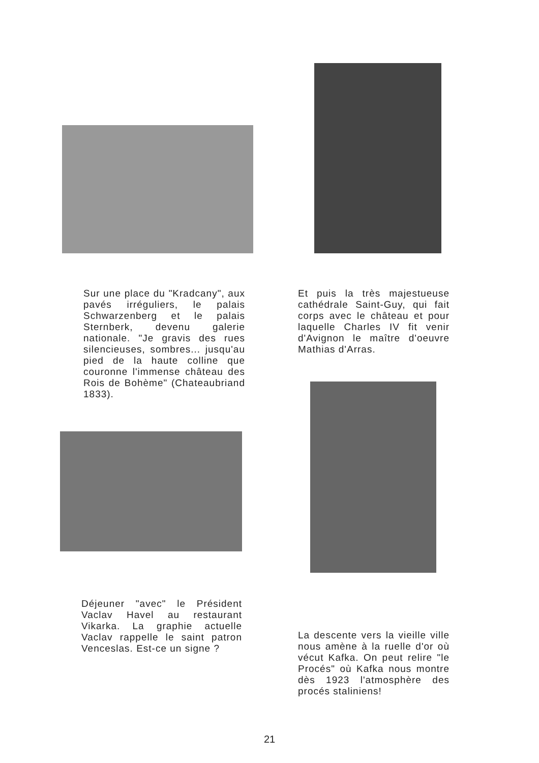Sur une place du "Kradcany", aux pavés irréguliers, le palais Schwarzenberg et le palais Sternberk, devenu galerie nationale. "Je gravis des rues silencieuses, sombres... jusqu'au pied de la haute colline que couronne l'immense château des Rois de Bohème" (Chateaubriand 1833).
Et puis la très majestueuse cathédrale Saint-Guy, qui fait corps avec le château et pour laquelle Charles IV fit venir d'Avignon le maître d'oeuvre Mathias d'Arras.
Déjeuner "avec" le Président Vaclav Havel au restaurant Vikarka. La graphie actuelle Vaclav rappelle le saint patron Venceslas. Est-ce un signe ?
La descente vers la vieille ville nous amène à la ruelle d'or où vécut Kafka. On peut relire "le Procés" où Kafka nous montre dès 1923 l'atmosphère des procés staliniens!
21